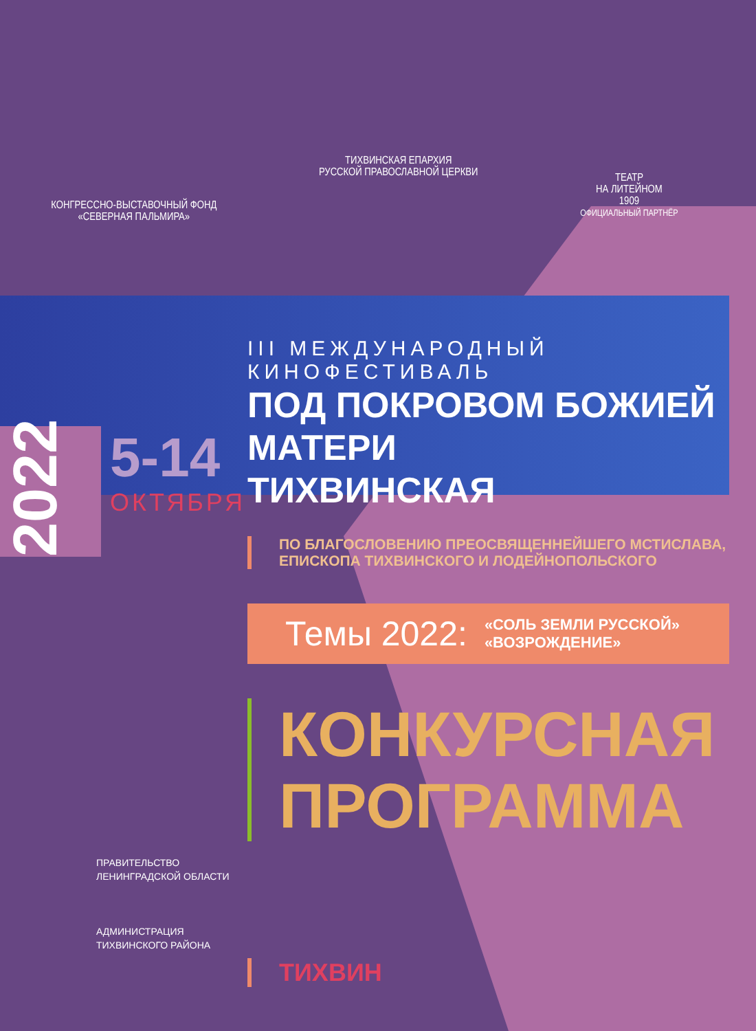КОНГРЕССНО-ВЫСТАВОЧНЫЙ ФОНД
«СЕВЕРНАЯ ПАЛЬМИРА»
ТИХВИНСКАЯ ЕПАРХИЯ
РУССКОЙ ПРАВОСЛАВНОЙ ЦЕРКВИ
ТЕАТР
НА ЛИТЕЙНОМ
1909
ОФИЦИАЛЬНЫЙ ПАРТНЁР
III МЕЖДУНАРОДНЫЙ КИНОФЕСТИВАЛЬ
ПОД ПОКРОВОМ БОЖИЕЙ МАТЕРИ
ТИХВИНСКАЯ
5-14
2022
ОКТЯБРЯ
ПО БЛАГОСЛОВЕНИЮ ПРЕОСВЯЩЕННЕЙШЕГО МСТИСЛАВА,
ЕПИСКОПА ТИХВИНСКОГО И ЛОДЕЙНОПОЛЬСКОГО
Темы 2022: «СОЛЬ ЗЕМЛИ РУССКОЙ»
«ВОЗРОЖДЕНИЕ»
КОНКУРСНАЯ
ПРОГРАММА
ТИХВИН
ПРАВИТЕЛЬСТВО
ЛЕНИНГРАДСКОЙ ОБЛАСТИ
АДМИНИСТРАЦИЯ
ТИХВИНСКОГО РАЙОНА